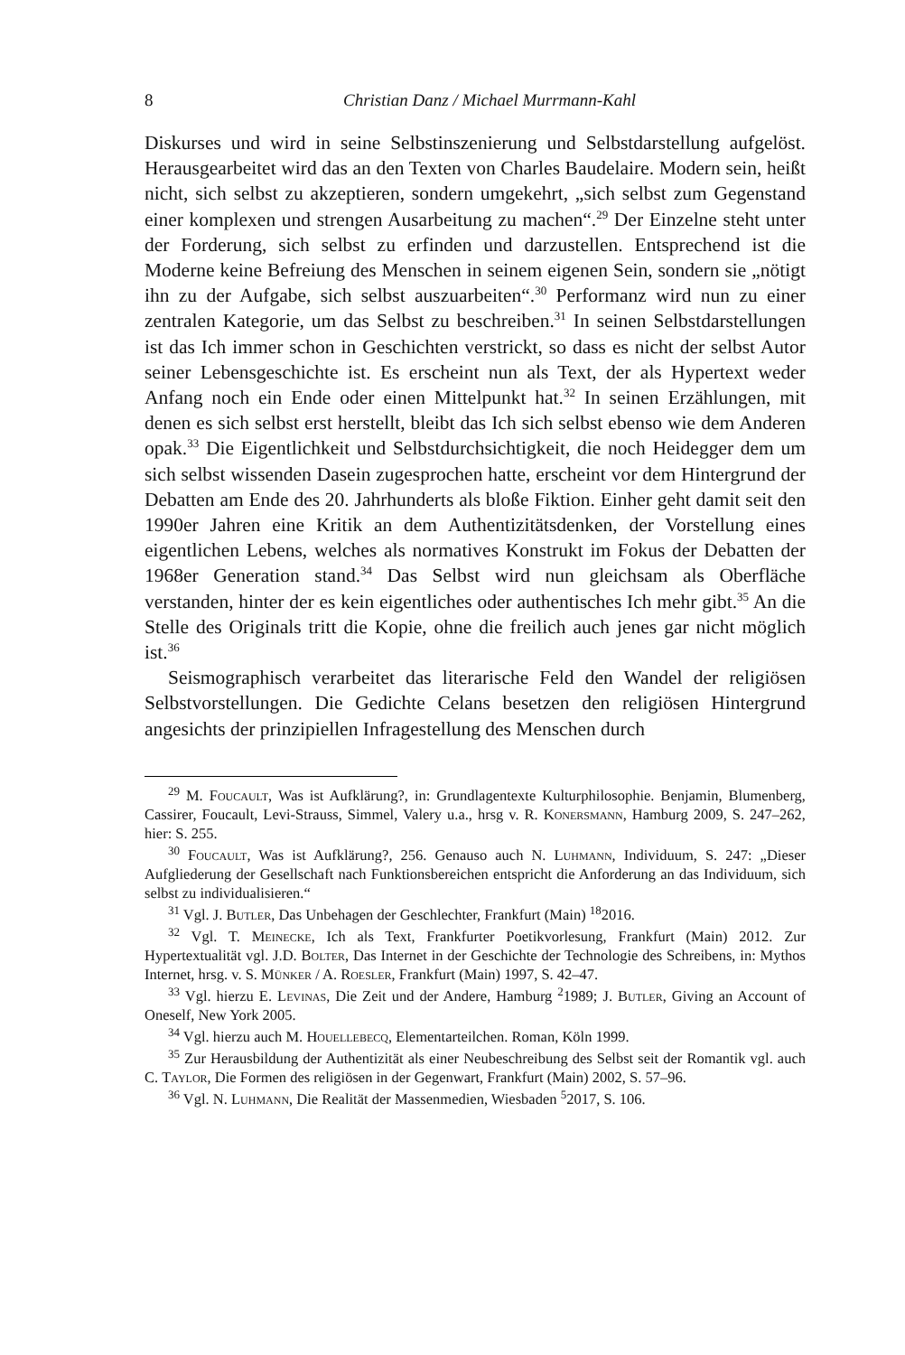8 Christian Danz / Michael Murrmann-Kahl
Diskurses und wird in seine Selbstinszenierung und Selbstdarstellung aufgelöst. Herausgearbeitet wird das an den Texten von Charles Baudelaire. Modern sein, heißt nicht, sich selbst zu akzeptieren, sondern umgekehrt, „sich selbst zum Gegenstand einer komplexen und strengen Ausarbeitung zu machen“.<sup>29</sup> Der Einzelne steht unter der Forderung, sich selbst zu erfinden und darzustellen. Entsprechend ist die Moderne keine Befreiung des Menschen in seinem eigenen Sein, sondern sie „nötigt ihn zu der Aufgabe, sich selbst auszuarbeiten“.<sup>30</sup> Performanz wird nun zu einer zentralen Kategorie, um das Selbst zu beschreiben.<sup>31</sup> In seinen Selbstdarstellungen ist das Ich immer schon in Geschichten verstrickt, so dass es nicht der selbst Autor seiner Lebensgeschichte ist. Es erscheint nun als Text, der als Hypertext weder Anfang noch ein Ende oder einen Mittelpunkt hat.<sup>32</sup> In seinen Erzählungen, mit denen es sich selbst erst herstellt, bleibt das Ich sich selbst ebenso wie dem Anderen opak.<sup>33</sup> Die Eigentlichkeit und Selbstdurchsichtigkeit, die noch Heidegger dem um sich selbst wissenden Dasein zugesprochen hatte, erscheint vor dem Hintergrund der Debatten am Ende des 20. Jahrhunderts als bloße Fiktion. Einher geht damit seit den 1990er Jahren eine Kritik an dem Authentizitätsdenken, der Vorstellung eines eigentlichen Lebens, welches als normatives Konstrukt im Fokus der Debatten der 1968er Generation stand.<sup>34</sup> Das Selbst wird nun gleichsam als Oberfläche verstanden, hinter der es kein eigentliches oder authentisches Ich mehr gibt.<sup>35</sup> An die Stelle des Originals tritt die Kopie, ohne die freilich auch jenes gar nicht möglich ist.<sup>36</sup>
Seismographisch verarbeitet das literarische Feld den Wandel der religiösen Selbstvorstellungen. Die Gedichte Celans besetzen den religiösen Hintergrund angesichts der prinzipiellen Infragestellung des Menschen durch
<sup>29</sup> M. Foucault, Was ist Aufklärung?, in: Grundlagentexte Kulturphilosophie. Benjamin, Blumenberg, Cassirer, Foucault, Levi-Strauss, Simmel, Valery u.a., hrsg v. R. Konersmann, Hamburg 2009, S. 247–262, hier: S. 255.
<sup>30</sup> Foucault, Was ist Aufklärung?, 256. Genauso auch N. Luhmann, Individuum, S. 247: „Dieser Aufgliederung der Gesellschaft nach Funktionsbereichen entspricht die Anforderung an das Individuum, sich selbst zu individualisieren.“
<sup>31</sup> Vgl. J. Butler, Das Unbehagen der Geschlechter, Frankfurt (Main) <sup>18</sup>2016.
<sup>32</sup> Vgl. T. Meinecke, Ich als Text, Frankfurter Poetikvorlesung, Frankfurt (Main) 2012. Zur Hypertextualität vgl. J.D. Bolter, Das Internet in der Geschichte der Technologie des Schreibens, in: Mythos Internet, hrsg. v. S. Münker / A. Roesler, Frankfurt (Main) 1997, S. 42–47.
<sup>33</sup> Vgl. hierzu E. Levinas, Die Zeit und der Andere, Hamburg <sup>2</sup>1989; J. Butler, Giving an Account of Oneself, New York 2005.
<sup>34</sup> Vgl. hierzu auch M. Houellebecq, Elementarteilchen. Roman, Köln 1999.
<sup>35</sup> Zur Herausbildung der Authentizität als einer Neubeschreibung des Selbst seit der Romantik vgl. auch C. Taylor, Die Formen des religiösen in der Gegenwart, Frankfurt (Main) 2002, S. 57–96.
<sup>36</sup> Vgl. N. Luhmann, Die Realität der Massenmedien, Wiesbaden <sup>5</sup>2017, S. 106.